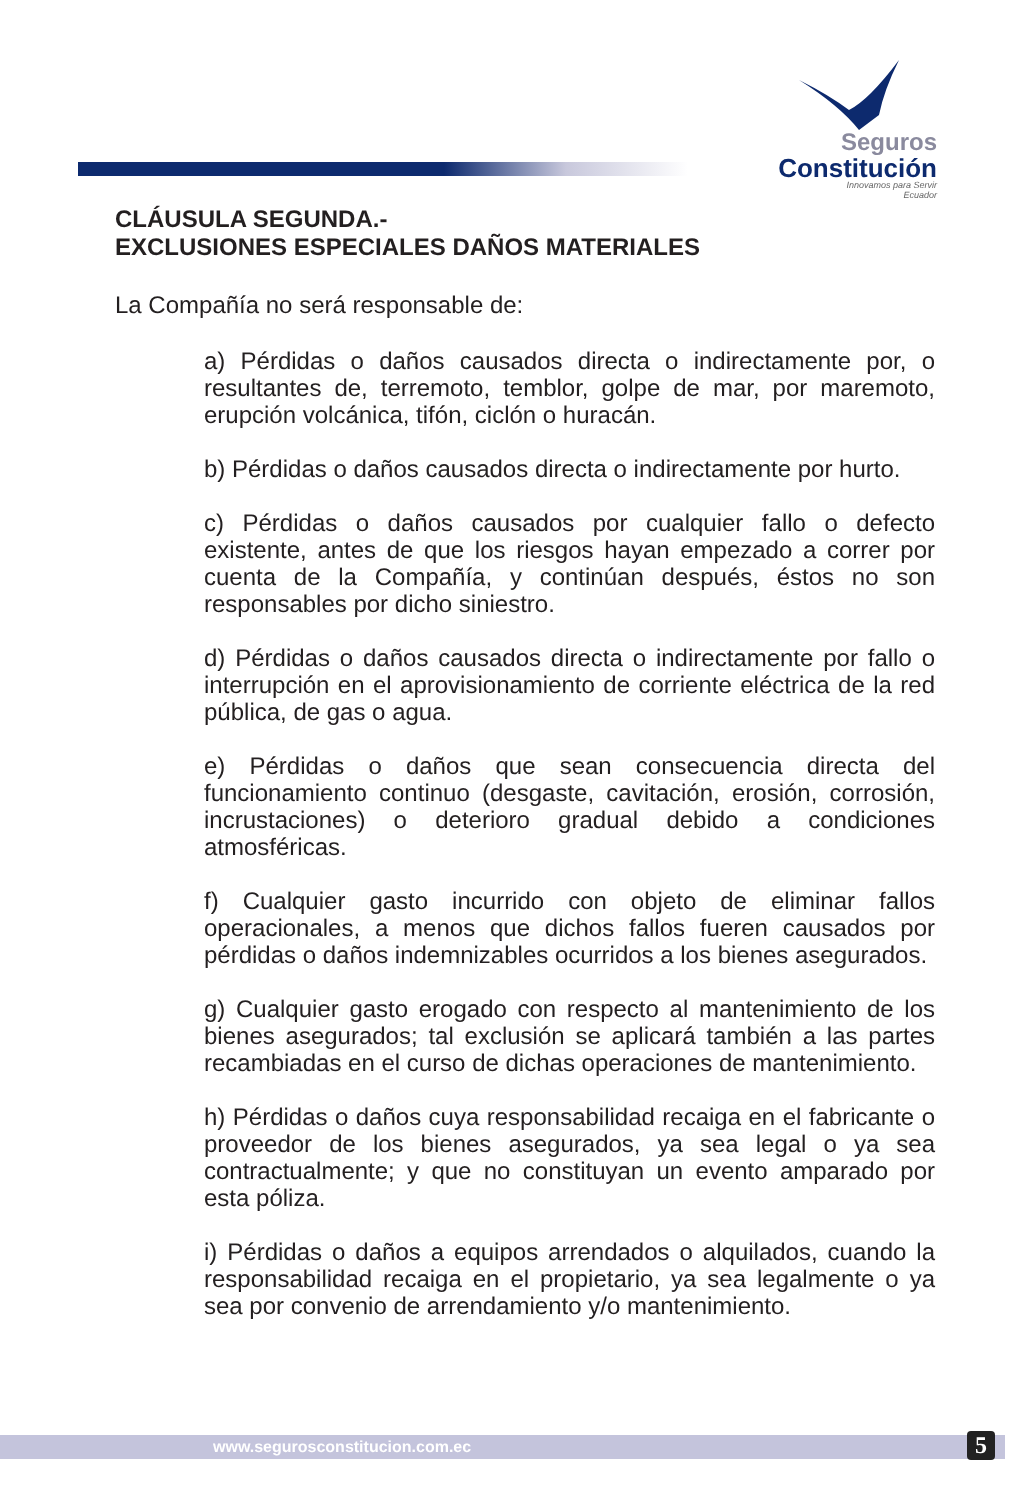Seguros
Constitución
Innovamos para Servir
Ecuador
CLÁUSULA SEGUNDA.-
EXCLUSIONES ESPECIALES DAÑOS MATERIALES
La Compañía no será responsable de:
a) Pérdidas o daños causados directa o indirectamente por, o resultantes de, terremoto, temblor, golpe de mar, por maremoto, erupción volcánica, tifón, ciclón o huracán.
b) Pérdidas o daños causados directa o indirectamente por hurto.
c) Pérdidas o daños causados por cualquier fallo o defecto existente, antes de que los riesgos hayan empezado a correr por cuenta de la Compañía, y continúan después, éstos no son responsables por dicho siniestro.
d) Pérdidas o daños causados directa o indirectamente por fallo o interrupción en el aprovisionamiento de corriente eléctrica de la red pública, de gas o agua.
e) Pérdidas o daños que sean consecuencia directa del funcionamiento continuo (desgaste, cavitación, erosión, corrosión, incrustaciones) o deterioro gradual debido a condiciones atmosféricas.
f) Cualquier gasto incurrido con objeto de eliminar fallos operacionales, a menos que dichos fallos fueren causados por pérdidas o daños indemnizables ocurridos a los bienes asegurados.
g) Cualquier gasto erogado con respecto al mantenimiento de los bienes asegurados; tal exclusión se aplicará también a las partes recambiadas en el curso de dichas operaciones de mantenimiento.
h) Pérdidas o daños cuya responsabilidad recaiga en el fabricante o proveedor de los bienes asegurados, ya sea legal o ya sea contractualmente; y que no constituyan un evento amparado por esta póliza.
i) Pérdidas o daños a equipos arrendados o alquilados, cuando la responsabilidad recaiga en el propietario, ya sea legalmente o ya sea por convenio de arrendamiento y/o mantenimiento.
www.segurosconstitucion.com.ec
5